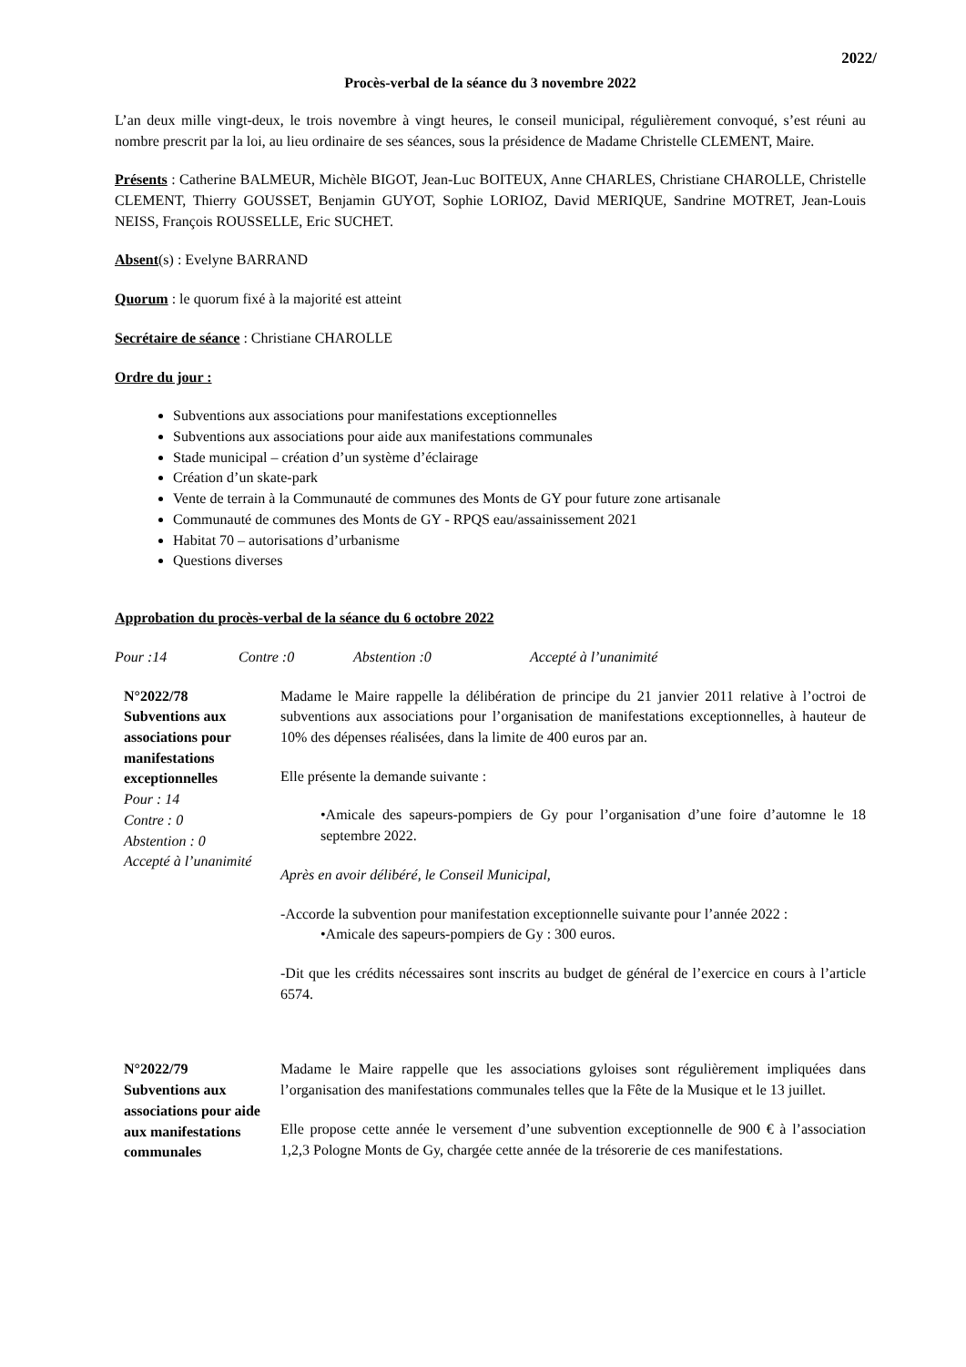2022/
Procès-verbal de la séance du 3 novembre 2022
L’an deux mille vingt-deux, le trois novembre à vingt heures, le conseil municipal, régulièrement convoqué, s’est réuni au nombre prescrit par la loi, au lieu ordinaire de ses séances, sous la présidence de Madame Christelle CLEMENT, Maire.
Présents : Catherine BALMEUR, Michèle BIGOT, Jean-Luc BOITEUX, Anne CHARLES, Christiane CHAROLLE, Christelle CLEMENT, Thierry GOUSSET, Benjamin GUYOT, Sophie LORIOZ, David MERIQUE, Sandrine MOTRET, Jean-Louis NEISS, François ROUSSELLE, Eric SUCHET.
Absent(s) : Evelyne BARRAND
Quorum : le quorum fixé à la majorité est atteint
Secrétaire de séance : Christiane CHAROLLE
Ordre du jour :
Subventions aux associations pour manifestations exceptionnelles
Subventions aux associations pour aide aux manifestations communales
Stade municipal – création d’un système d’éclairage
Création d’un skate-park
Vente de terrain à la Communauté de communes des Monts de GY pour future zone artisanale
Communauté de communes des Monts de GY - RPQS eau/assainissement 2021
Habitat 70 – autorisations d’urbanisme
Questions diverses
Approbation du procès-verbal de la séance du 6 octobre 2022
Pour :14 Contre :0 Abstention :0 Accepté à l’unanimité
N°2022/78
Subventions aux associations pour manifestations exceptionnelles
Pour : 14
Contre : 0
Abstention : 0
Accepté à l’unanimité
Madame le Maire rappelle la délibération de principe du 21 janvier 2011 relative à l’octroi de subventions aux associations pour l’organisation de manifestations exceptionnelles, à hauteur de 10% des dépenses réalisées, dans la limite de 400 euros par an.
Elle présente la demande suivante :
•Amicale des sapeurs-pompiers de Gy pour l’organisation d’une foire d’automne le 18 septembre 2022.
Après en avoir délibéré, le Conseil Municipal,
-Accorde la subvention pour manifestation exceptionnelle suivante pour l’année 2022 :
•Amicale des sapeurs-pompiers de Gy : 300 euros.
-Dit que les crédits nécessaires sont inscrits au budget de général de l’exercice en cours à l’article 6574.
N°2022/79
Subventions aux associations pour aide aux manifestations communales
Madame le Maire rappelle que les associations gyloises sont régulièrement impliquées dans l’organisation des manifestations communales telles que la Fête de la Musique et le 13 juillet.
Elle propose cette année le versement d’une subvention exceptionnelle de 900 € à l’association 1,2,3 Pologne Monts de Gy, chargée cette année de la trésorerie de ces manifestations.